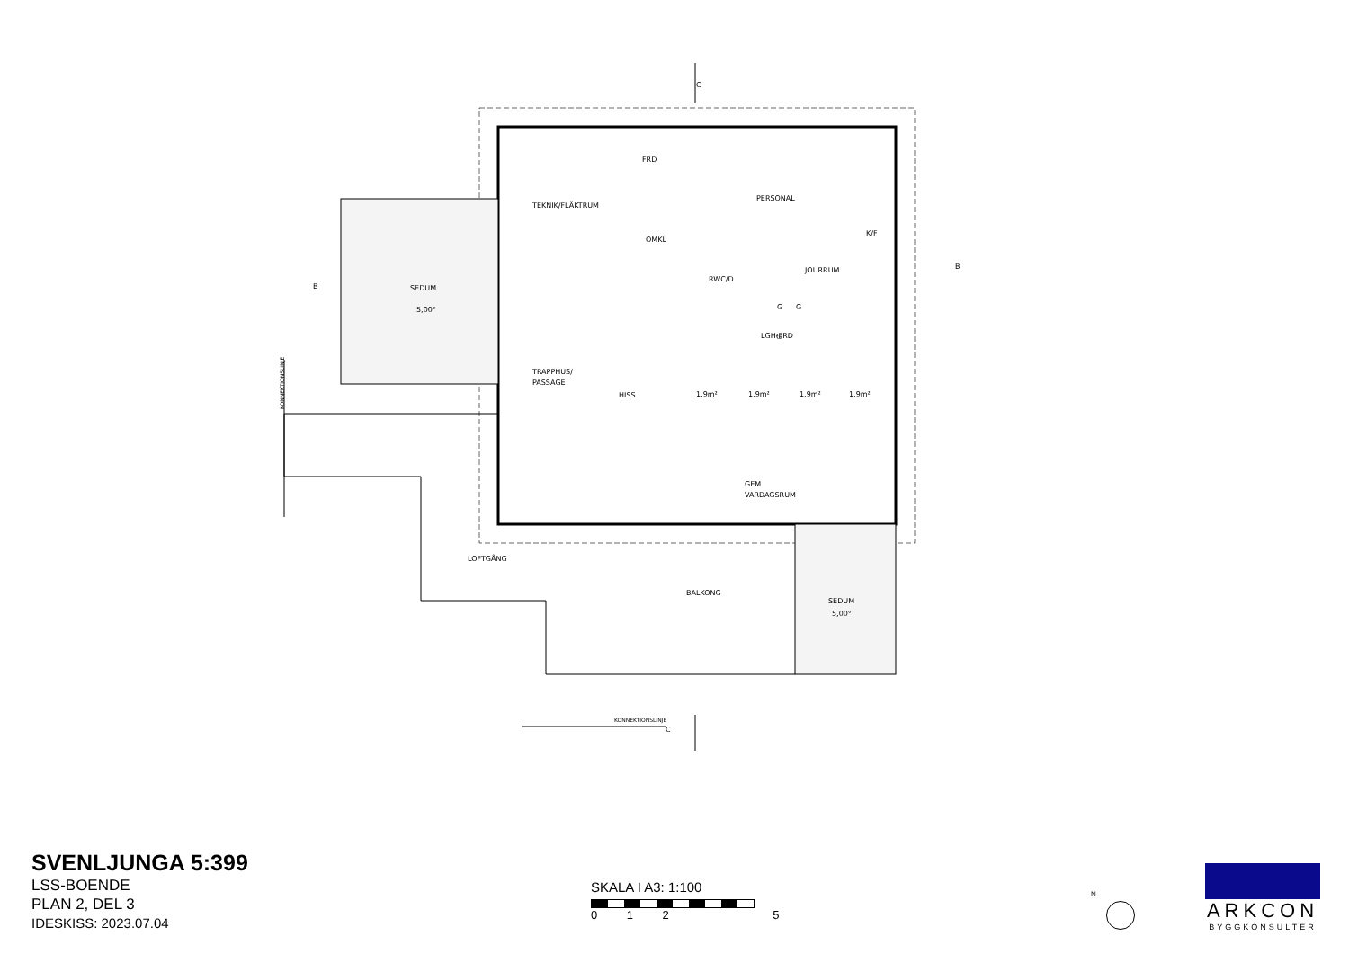C
C
B
B
FRD
TEKNIK/FLÄKTRUM
PERSONAL
OMKL
K/F
RWC/D
JOURRUM
SEDUM
5,00°
G
G
G
LGH-FRD
TRAPPHUS/
PASSAGE
HISS
1,9m²
1,9m²
1,9m²
1,9m²
GEM.
VARDAGSRUM
LOFTGÅNG
BALKONG
SEDUM
5,00°
KONNEKTIONSLINJE
KONNEKTIONSLINJE
SVENLJUNGA 5:399
LSS-BOENDE
PLAN 2, DEL 3
IDESKISS: 2023.07.04
SKALA I A3: 1:100
0 1 2 5
N
ARKCON
BYGGKONSULTER